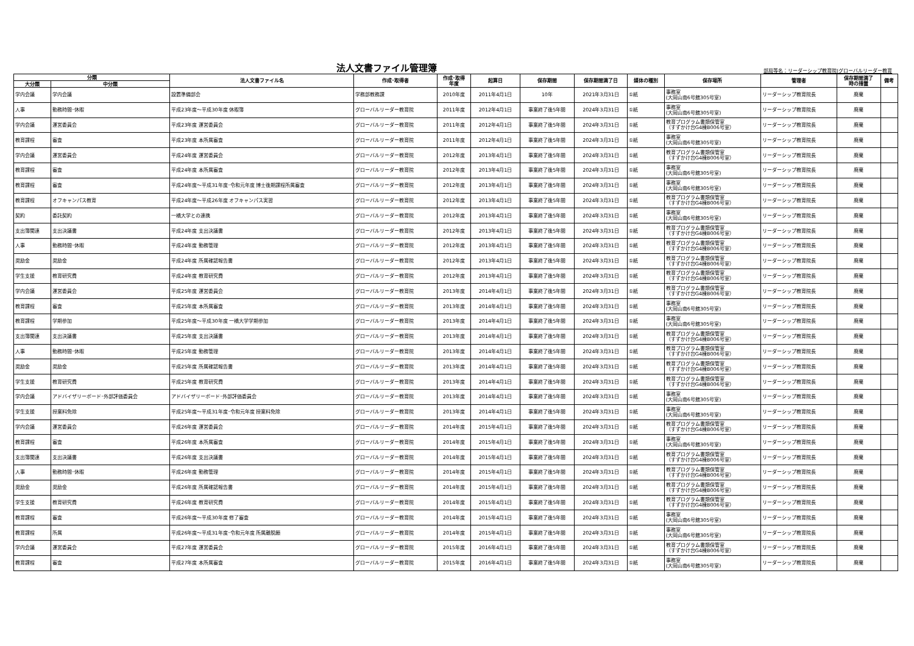法人文書ファイル管理簿
部局等名：リーダーシップ教育院(グローバルリーダー教育
| 分類 | | 法人文書ファイル名 | 作成･取得者 | 作成･取得 年度 | 起算日 | 保存期間 | 保存期間満了日 | 媒体の種別 | 保存場所 | 管理者 | 保存期間満了 時の措置 | 備考 |
| --- | --- | --- | --- | --- | --- | --- | --- | --- | --- | --- | --- | --- |
| 大分類 | 中分類 | | | | | | | | | | | |
| 学内会議 | 学内会議 | 設置準備部会 | 学務部教務課 | 2010年度 | 2011年4月1日 | 10年 | 2021年3月31日 | ①紙 | 事務室 (大岡山南6号館305号室) | リーダーシップ教育院長 | 廃棄 | |
| 人事 | 勤務時間･休暇 | 平成23年度～平成30年度 休暇簿 | グローバルリーダー教育院 | 2011年度 | 2012年4月1日 | 事業終了後5年間 | 2024年3月31日 | ①紙 | 事務室 (大岡山南6号館305号室) | リーダーシップ教育院長 | 廃棄 | |
| 学内会議 | 運営委員会 | 平成23年度 運営委員会 | グローバルリーダー教育院 | 2011年度 | 2012年4月1日 | 事業終了後5年間 | 2024年3月31日 | ①紙 | 教育プログラム書類保管室 （すずかけ台G4棟B006号室） | リーダーシップ教育院長 | 廃棄 | |
| 教育課程 | 審査 | 平成23年度 本所属審査 | グローバルリーダー教育院 | 2011年度 | 2012年4月1日 | 事業終了後5年間 | 2024年3月31日 | ①紙 | 事務室 (大岡山南6号館305号室) | リーダーシップ教育院長 | 廃棄 | |
| 学内会議 | 運営委員会 | 平成24年度 運営委員会 | グローバルリーダー教育院 | 2012年度 | 2013年4月1日 | 事業終了後5年間 | 2024年3月31日 | ①紙 | 教育プログラム書類保管室 （すずかけ台G4棟B006号室） | リーダーシップ教育院長 | 廃棄 | |
| 教育課程 | 審査 | 平成24年度 本所属審査 | グローバルリーダー教育院 | 2012年度 | 2013年4月1日 | 事業終了後5年間 | 2024年3月31日 | ①紙 | 事務室 (大岡山南6号館305号室) | リーダーシップ教育院長 | 廃棄 | |
| 教育課程 | 審査 | 平成24年度～平成31年度･令和元年度 博士後期課程所属審査 | グローバルリーダー教育院 | 2012年度 | 2013年4月1日 | 事業終了後5年間 | 2024年3月31日 | ①紙 | 事務室 (大岡山南6号館305号室) | リーダーシップ教育院長 | 廃棄 | |
| 教育課程 | オフキャンパス教育 | 平成24年度～平成26年度 オフキャンパス実習 | グローバルリーダー教育院 | 2012年度 | 2013年4月1日 | 事業終了後5年間 | 2024年3月31日 | ①紙 | 教育プログラム書類保管室 （すずかけ台G4棟B006号室） | リーダーシップ教育院長 | 廃棄 | |
| 契約 | 委託契約 | 一橋大学との連携 | グローバルリーダー教育院 | 2012年度 | 2013年4月1日 | 事業終了後5年間 | 2024年3月31日 | ①紙 | 事務室 (大岡山南6号館305号室) | リーダーシップ教育院長 | 廃棄 | |
| 支出簿関連 | 支出決議書 | 平成24年度 支出決議書 | グローバルリーダー教育院 | 2012年度 | 2013年4月1日 | 事業終了後5年間 | 2024年3月31日 | ①紙 | 教育プログラム書類保管室 （すずかけ台G4棟B006号室） | リーダーシップ教育院長 | 廃棄 | |
| 人事 | 勤務時間･休暇 | 平成24年度 勤務管理 | グローバルリーダー教育院 | 2012年度 | 2013年4月1日 | 事業終了後5年間 | 2024年3月31日 | ①紙 | 教育プログラム書類保管室 （すずかけ台G4棟B006号室） | リーダーシップ教育院長 | 廃棄 | |
| 奨励金 | 奨励金 | 平成24年度 所属確認報告書 | グローバルリーダー教育院 | 2012年度 | 2013年4月1日 | 事業終了後5年間 | 2024年3月31日 | ①紙 | 教育プログラム書類保管室 （すずかけ台G4棟B006号室） | リーダーシップ教育院長 | 廃棄 | |
| 学生支援 | 教育研究費 | 平成24年度 教育研究費 | グローバルリーダー教育院 | 2012年度 | 2013年4月1日 | 事業終了後5年間 | 2024年3月31日 | ①紙 | 教育プログラム書類保管室 （すずかけ台G4棟B006号室） | リーダーシップ教育院長 | 廃棄 | |
| 学内会議 | 運営委員会 | 平成25年度 運営委員会 | グローバルリーダー教育院 | 2013年度 | 2014年4月1日 | 事業終了後5年間 | 2024年3月31日 | ①紙 | 教育プログラム書類保管室 （すずかけ台G4棟B006号室） | リーダーシップ教育院長 | 廃棄 | |
| 教育課程 | 審査 | 平成25年度 本所属審査 | グローバルリーダー教育院 | 2013年度 | 2014年4月1日 | 事業終了後5年間 | 2024年3月31日 | ①紙 | 事務室 (大岡山南6号館305号室) | リーダーシップ教育院長 | 廃棄 | |
| 教育課程 | 学期参加 | 平成25年度～平成30年度 一橋大学学期参加 | グローバルリーダー教育院 | 2013年度 | 2014年4月1日 | 事業終了後5年間 | 2024年3月31日 | ①紙 | 事務室 (大岡山南6号館305号室) | リーダーシップ教育院長 | 廃棄 | |
| 支出簿関連 | 支出決議書 | 平成25年度 支出決議書 | グローバルリーダー教育院 | 2013年度 | 2014年4月1日 | 事業終了後5年間 | 2024年3月31日 | ①紙 | 教育プログラム書類保管室 （すずかけ台G4棟B006号室） | リーダーシップ教育院長 | 廃棄 | |
| 人事 | 勤務時間･休暇 | 平成25年度 勤務管理 | グローバルリーダー教育院 | 2013年度 | 2014年4月1日 | 事業終了後5年間 | 2024年3月31日 | ①紙 | 教育プログラム書類保管室 （すずかけ台G4棟B006号室） | リーダーシップ教育院長 | 廃棄 | |
| 奨励金 | 奨励金 | 平成25年度 所属確認報告書 | グローバルリーダー教育院 | 2013年度 | 2014年4月1日 | 事業終了後5年間 | 2024年3月31日 | ①紙 | 教育プログラム書類保管室 （すずかけ台G4棟B006号室） | リーダーシップ教育院長 | 廃棄 | |
| 学生支援 | 教育研究費 | 平成25年度 教育研究費 | グローバルリーダー教育院 | 2013年度 | 2014年4月1日 | 事業終了後5年間 | 2024年3月31日 | ①紙 | 教育プログラム書類保管室 （すずかけ台G4棟B006号室） | リーダーシップ教育院長 | 廃棄 | |
| 学内会議 | アドバイザリーボード･外部評価委員会 | アドバイザリーボード･外部評価委員会 | グローバルリーダー教育院 | 2013年度 | 2014年4月1日 | 事業終了後5年間 | 2024年3月31日 | ①紙 | 事務室 (大岡山南6号館305号室) | リーダーシップ教育院長 | 廃棄 | |
| 学生支援 | 授業料免除 | 平成25年度～平成31年度･令和元年度 授業料免除 | グローバルリーダー教育院 | 2013年度 | 2014年4月1日 | 事業終了後5年間 | 2024年3月31日 | ①紙 | 事務室 (大岡山南6号館305号室) | リーダーシップ教育院長 | 廃棄 | |
| 学内会議 | 運営委員会 | 平成26年度 運営委員会 | グローバルリーダー教育院 | 2014年度 | 2015年4月1日 | 事業終了後5年間 | 2024年3月31日 | ①紙 | 教育プログラム書類保管室 （すずかけ台G4棟B006号室） | リーダーシップ教育院長 | 廃棄 | |
| 教育課程 | 審査 | 平成26年度 本所属審査 | グローバルリーダー教育院 | 2014年度 | 2015年4月1日 | 事業終了後5年間 | 2024年3月31日 | ①紙 | 事務室 (大岡山南6号館305号室) | リーダーシップ教育院長 | 廃棄 | |
| 支出簿関連 | 支出決議書 | 平成26年度 支出決議書 | グローバルリーダー教育院 | 2014年度 | 2015年4月1日 | 事業終了後5年間 | 2024年3月31日 | ①紙 | 教育プログラム書類保管室 （すずかけ台G4棟B006号室） | リーダーシップ教育院長 | 廃棄 | |
| 人事 | 勤務時間･休暇 | 平成26年度 勤務管理 | グローバルリーダー教育院 | 2014年度 | 2015年4月1日 | 事業終了後5年間 | 2024年3月31日 | ①紙 | 教育プログラム書類保管室 （すずかけ台G4棟B006号室） | リーダーシップ教育院長 | 廃棄 | |
| 奨励金 | 奨励金 | 平成26年度 所属確認報告書 | グローバルリーダー教育院 | 2014年度 | 2015年4月1日 | 事業終了後5年間 | 2024年3月31日 | ①紙 | 教育プログラム書類保管室 （すずかけ台G4棟B006号室） | リーダーシップ教育院長 | 廃棄 | |
| 学生支援 | 教育研究費 | 平成26年度 教育研究費 | グローバルリーダー教育院 | 2014年度 | 2015年4月1日 | 事業終了後5年間 | 2024年3月31日 | ①紙 | 教育プログラム書類保管室 （すずかけ台G4棟B006号室） | リーダーシップ教育院長 | 廃棄 | |
| 教育課程 | 審査 | 平成26年度～平成30年度 修了審査 | グローバルリーダー教育院 | 2014年度 | 2015年4月1日 | 事業終了後5年間 | 2024年3月31日 | ①紙 | 事務室 (大岡山南6号館305号室) | リーダーシップ教育院長 | 廃棄 | |
| 教育課程 | 所属 | 平成26年度～平成31年度･令和元年度 所属離脱願 | グローバルリーダー教育院 | 2014年度 | 2015年4月1日 | 事業終了後5年間 | 2024年3月31日 | ①紙 | 事務室 (大岡山南6号館305号室) | リーダーシップ教育院長 | 廃棄 | |
| 学内会議 | 運営委員会 | 平成27年度 運営委員会 | グローバルリーダー教育院 | 2015年度 | 2016年4月1日 | 事業終了後5年間 | 2024年3月31日 | ①紙 | 教育プログラム書類保管室 （すずかけ台G4棟B006号室） | リーダーシップ教育院長 | 廃棄 | |
| 教育課程 | 審査 | 平成27年度 本所属審査 | グローバルリーダー教育院 | 2015年度 | 2016年4月1日 | 事業終了後5年間 | 2024年3月31日 | ①紙 | 事務室 (大岡山南6号館305号室) | リーダーシップ教育院長 | 廃棄 | |